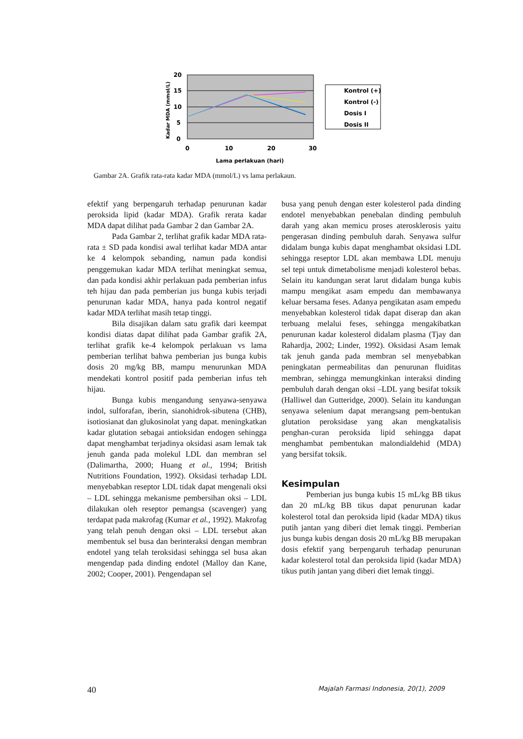20
15
10
5
0
0
10
20
30
Lama perlakuan (hari)
Kadar MDA (mmol/L)
Kontrol (+)
Kontrol (-)
Dosis I
Dosis II
Gambar 2A. Grafik rata-rata kadar MDA (mmol/L) vs lama perlakaun.
efektif yang berpengaruh terhadap penurunan kadar peroksida lipid (kadar MDA). Grafik rerata kadar MDA dapat dilihat pada Gambar 2 dan Gambar 2A.
Pada Gambar 2, terlihat grafik kadar MDA rata-rata ± SD pada kondisi awal terlihat kadar MDA antar ke 4 kelompok sebanding, namun pada kondisi penggemukan kadar MDA terlihat meningkat semua, dan pada kondisi akhir perlakuan pada pemberian infus teh hijau dan pada pemberian jus bunga kubis terjadi penurunan kadar MDA, hanya pada kontrol negatif kadar MDA terlihat masih tetap tinggi.
Bila disajikan dalam satu grafik dari keempat kondisi diatas dapat dilihat pada Gambar grafik 2A, terlihat grafik ke-4 kelompok perlakuan vs lama pemberian terlihat bahwa pemberian jus bunga kubis dosis 20 mg/kg BB, mampu menurunkan MDA mendekati kontrol positif pada pemberian infus teh hijau.
Bunga kubis mengandung senyawa-senyawa indol, sulforafan, iberin, sianohidrok-sibutena (CHB), isotiosianat dan glukosinolat yang dapat. meningkatkan kadar glutation sebagai antioksidan endogen sehingga dapat menghambat terjadinya oksidasi asam lemak tak jenuh ganda pada molekul LDL dan membran sel (Dalimartha, 2000; Huang et al., 1994; British Nutritions Foundation, 1992). Oksidasi terhadap LDL menyebabkan reseptor LDL tidak dapat mengenali oksi – LDL sehingga mekanisme pembersihan oksi – LDL dilakukan oleh reseptor pemangsa (scavenger) yang terdapat pada makrofag (Kumar et al., 1992). Makrofag yang telah penuh dengan oksi – LDL tersebut akan membentuk sel busa dan berinteraksi dengan membran endotel yang telah teroksidasi sehingga sel busa akan mengendap pada dinding endotel (Malloy dan Kane, 2002; Cooper, 2001). Pengendapan sel
busa yang penuh dengan ester kolesterol pada dinding endotel menyebabkan penebalan dinding pembuluh darah yang akan memicu proses aterosklerosis yaitu pengerasan dinding pembuluh darah. Senyawa sulfur didalam bunga kubis dapat menghambat oksidasi LDL sehingga reseptor LDL akan membawa LDL menuju sel tepi untuk dimetabolisme menjadi kolesterol bebas. Selain itu kandungan serat larut didalam bunga kubis mampu mengikat asam empedu dan membawanya keluar bersama feses. Adanya pengikatan asam empedu menyebabkan kolesterol tidak dapat diserap dan akan terbuang melalui feses, sehingga mengakibatkan penurunan kadar kolesterol didalam plasma (Tjay dan Rahardja, 2002; Linder, 1992). Oksidasi Asam lemak tak jenuh ganda pada membran sel menyebabkan peningkatan permeabilitas dan penurunan fluiditas membran, sehingga memungkinkan interaksi dinding pembuluh darah dengan oksi –LDL yang besifat toksik (Halliwel dan Gutteridge, 2000). Selain itu kandungan senyawa selenium dapat merangsang pem-bentukan glutation peroksidase yang akan mengkatalisis penghan-curan peroksida lipid sehingga dapat menghambat pembentukan malondialdehid (MDA) yang bersifat toksik.
Kesimpulan
Pemberian jus bunga kubis 15 mL/kg BB tikus dan 20 mL/kg BB tikus dapat penurunan kadar kolesterol total dan peroksida lipid (kadar MDA) tikus putih jantan yang diberi diet lemak tinggi. Pemberian jus bunga kubis dengan dosis 20 mL/kg BB merupakan dosis efektif yang berpengaruh terhadap penurunan kadar kolesterol total dan peroksida lipid (kadar MDA) tikus putih jantan yang diberi diet lemak tinggi.
40 Majalah Farmasi Indonesia, 20(1), 2009